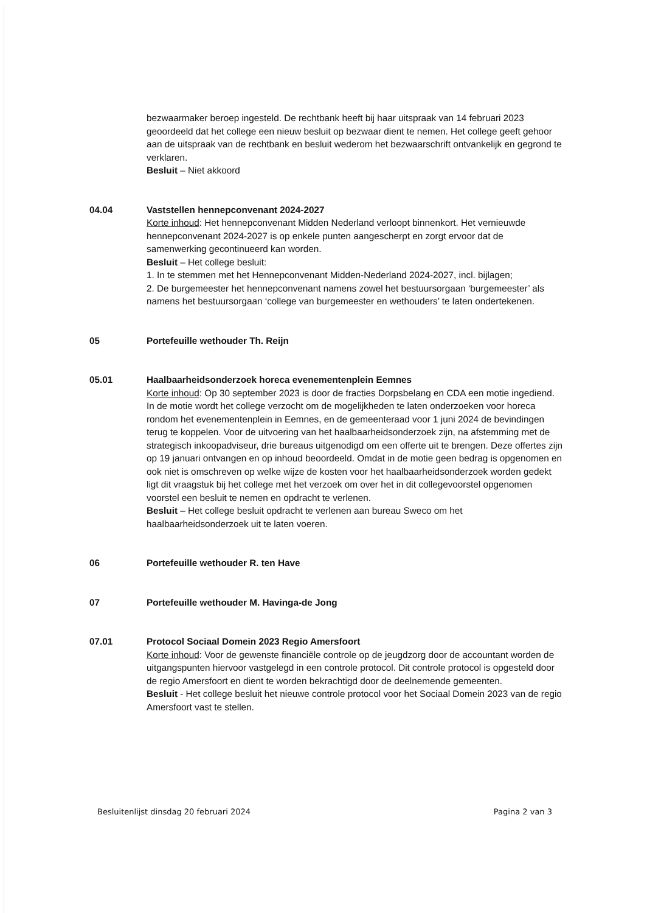bezwaarmaker beroep ingesteld. De rechtbank heeft bij haar uitspraak van 14 februari 2023 geoordeeld dat het college een nieuw besluit op bezwaar dient te nemen. Het college geeft gehoor aan de uitspraak van de rechtbank en besluit wederom het bezwaarschrift ontvankelijk en gegrond te verklaren.
Besluit – Niet akkoord
04.04 Vaststellen hennepconvenant 2024-2027
Korte inhoud: Het hennepconvenant Midden Nederland verloopt binnenkort. Het vernieuwde hennepconvenant 2024-2027 is op enkele punten aangescherpt en zorgt ervoor dat de samenwerking gecontinueerd kan worden.
Besluit – Het college besluit:
1. In te stemmen met het Hennepconvenant Midden-Nederland 2024-2027, incl. bijlagen;
2. De burgemeester het hennepconvenant namens zowel het bestuursorgaan ‘burgemeester’ als namens het bestuursorgaan ‘college van burgemeester en wethouders’ te laten ondertekenen.
05 Portefeuille wethouder Th. Reijn
05.01 Haalbaarheidsonderzoek horeca evenementenplein Eemnes
Korte inhoud: Op 30 september 2023 is door de fracties Dorpsbelang en CDA een motie ingediend. In de motie wordt het college verzocht om de mogelijkheden te laten onderzoeken voor horeca rondom het evenementenplein in Eemnes, en de gemeenteraad voor 1 juni 2024 de bevindingen terug te koppelen. Voor de uitvoering van het haalbaarheidsonderzoek zijn, na afstemming met de strategisch inkoopadviseur, drie bureaus uitgenodigd om een offerte uit te brengen. Deze offertes zijn op 19 januari ontvangen en op inhoud beoordeeld. Omdat in de motie geen bedrag is opgenomen en ook niet is omschreven op welke wijze de kosten voor het haalbaarheidsonderzoek worden gedekt ligt dit vraagstuk bij het college met het verzoek om over het in dit collegevoorstel opgenomen voorstel een besluit te nemen en opdracht te verlenen.
Besluit – Het college besluit opdracht te verlenen aan bureau Sweco om het haalbaarheidsonderzoek uit te laten voeren.
06 Portefeuille wethouder R. ten Have
07 Portefeuille wethouder M. Havinga-de Jong
07.01 Protocol Sociaal Domein 2023 Regio Amersfoort
Korte inhoud: Voor de gewenste financiële controle op de jeugdzorg door de accountant worden de uitgangspunten hiervoor vastgelegd in een controle protocol. Dit controle protocol is opgesteld door de regio Amersfoort en dient te worden bekrachtigd door de deelnemende gemeenten.
Besluit - Het college besluit het nieuwe controle protocol voor het Sociaal Domein 2023 van de regio Amersfoort vast te stellen.
Besluitenlijst dinsdag 20 februari 2024 Pagina 2 van 3